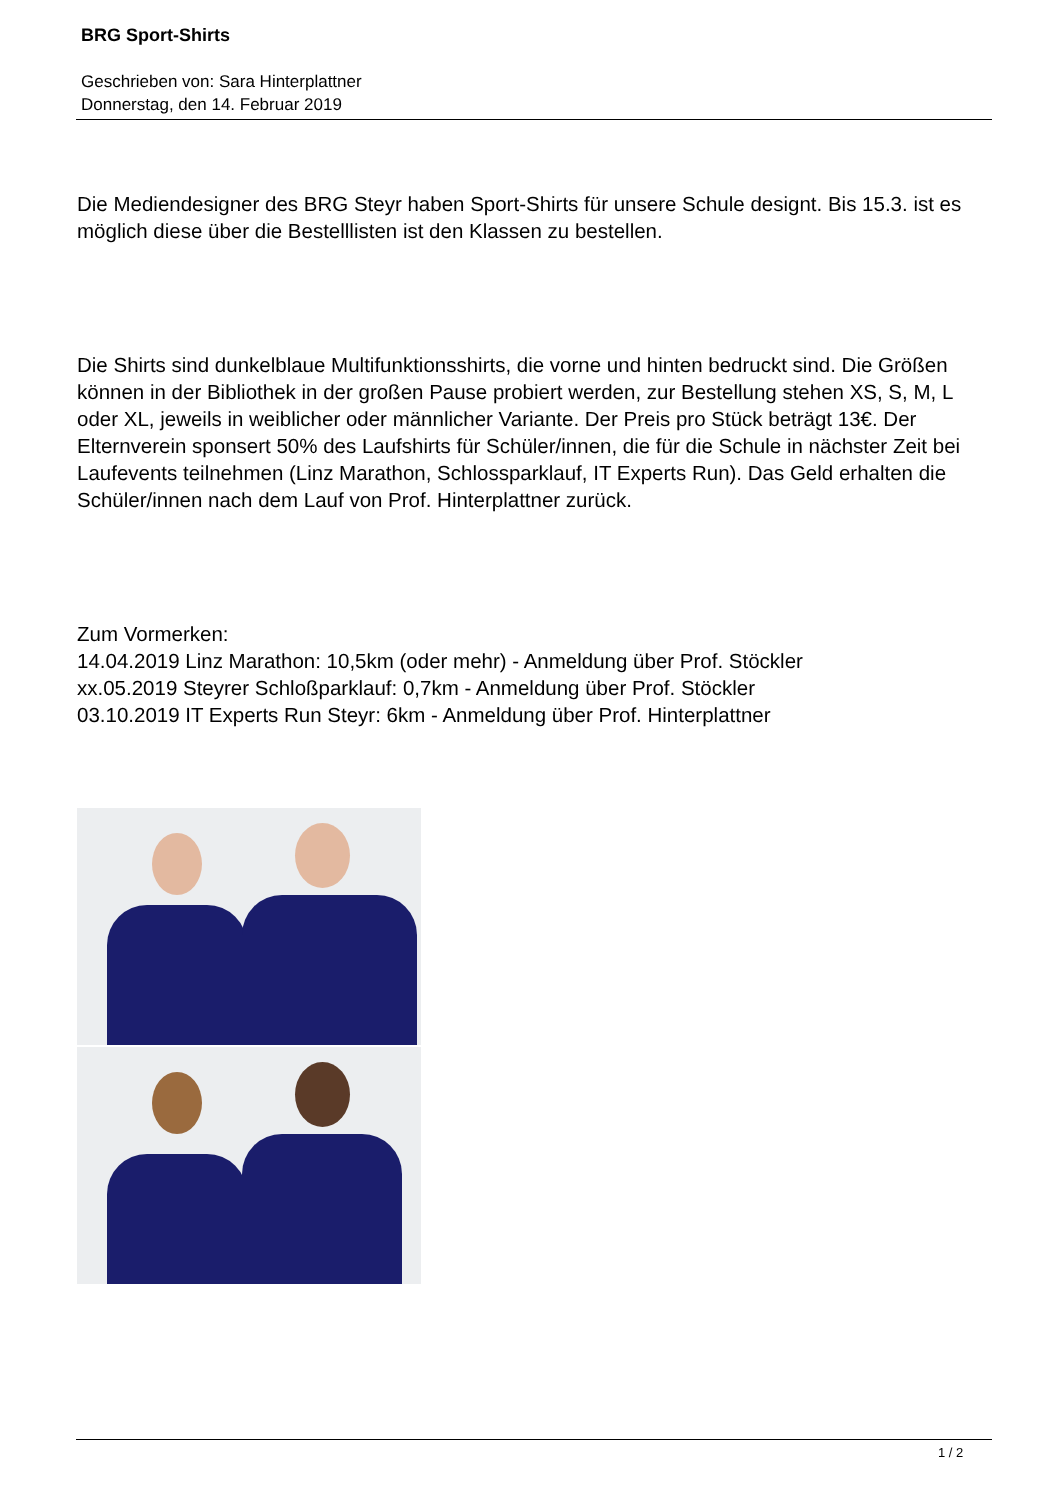BRG Sport-Shirts
Geschrieben von: Sara Hinterplattner
Donnerstag, den 14. Februar 2019
Die Mediendesigner des BRG Steyr haben Sport-Shirts für unsere Schule designt. Bis 15.3. ist es möglich diese über die Bestelllisten ist den Klassen zu bestellen.
Die Shirts sind dunkelblaue Multifunktionsshirts, die vorne und hinten bedruckt sind. Die Größen können in der Bibliothek in der großen Pause probiert werden, zur Bestellung stehen XS, S, M, L oder XL, jeweils in weiblicher oder männlicher Variante. Der Preis pro Stück beträgt 13€. Der Elternverein sponsert 50% des Laufshirts für Schüler/innen, die für die Schule in nächster Zeit bei Laufevents teilnehmen (Linz Marathon, Schlossparklauf, IT Experts Run). Das Geld erhalten die Schüler/innen nach dem Lauf von Prof. Hinterplattner zurück.
Zum Vormerken:
14.04.2019 Linz Marathon: 10,5km (oder mehr) - Anmeldung über Prof. Stöckler
xx.05.2019 Steyrer Schloßparklauf: 0,7km - Anmeldung über Prof. Stöckler
03.10.2019 IT Experts Run Steyr: 6km - Anmeldung über Prof. Hinterplattner
1 / 2